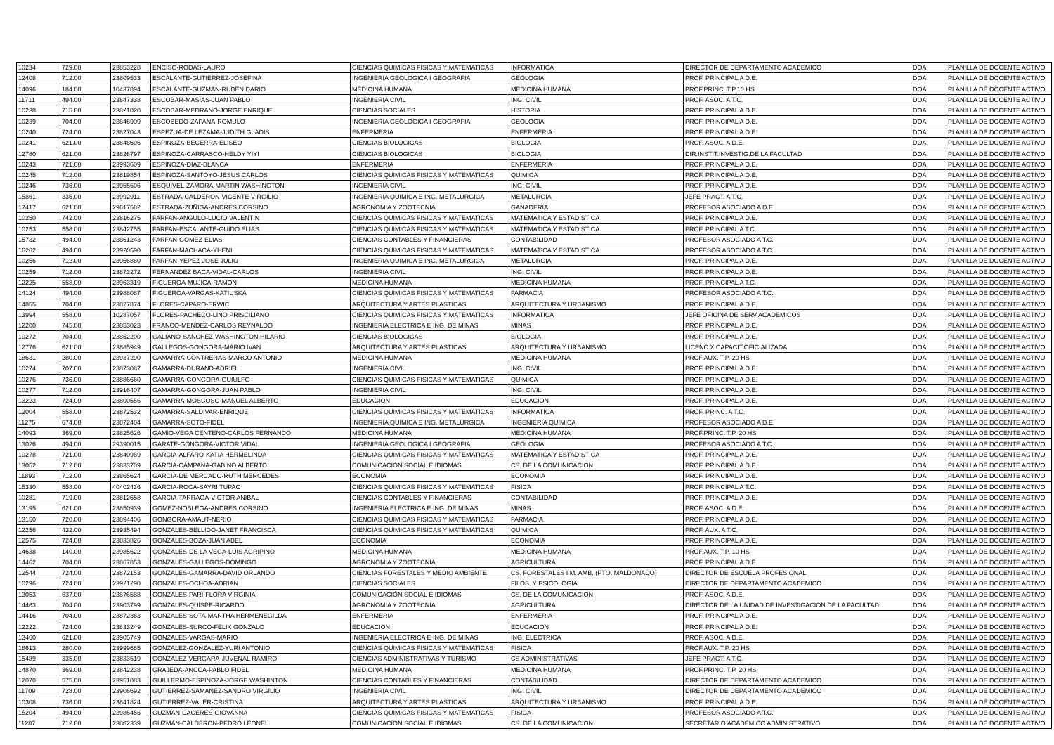| 10234 | 729.00 | 23853228 | ENCISO-RODAS-LAURO | CIENCIAS QUIMICAS FISICAS Y MATEMATICAS | INFORMATICA | DIRECTOR DE DEPARTAMENTO ACADEMICO | DOA | PLANILLA DE DOCENTE ACTIVO |
| 12408 | 712.00 | 23809533 | ESCALANTE-GUTIERREZ-JOSEFINA | INGENIERIA GEOLOGICA I GEOGRAFIA | GEOLOGIA | PROF. PRINCIPAL A D.E. | DOA | PLANILLA DE DOCENTE ACTIVO |
| 14096 | 184.00 | 10437894 | ESCALANTE-GUZMAN-RUBEN DARIO | MEDICINA HUMANA | MEDICINA HUMANA | PROF.PRINC. T.P.10 HS | DOA | PLANILLA DE DOCENTE ACTIVO |
| 11711 | 494.00 | 23847338 | ESCOBAR-MASIAS-JUAN PABLO | INGENIERIA CIVIL | ING. CIVIL | PROF. ASOC. A T.C. | DOA | PLANILLA DE DOCENTE ACTIVO |
| 10238 | 715.00 | 23821020 | ESCOBAR-MEDRANO-JORGE ENRIQUE | CIENCIAS SOCIALES | HISTORIA | PROF. PRINCIPAL A D.E. | DOA | PLANILLA DE DOCENTE ACTIVO |
| 10239 | 704.00 | 23846909 | ESCOBEDO-ZAPANA-ROMULO | INGENIERIA GEOLOGICA I GEOGRAFIA | GEOLOGIA | PROF. PRINCIPAL A D.E. | DOA | PLANILLA DE DOCENTE ACTIVO |
| 10240 | 724.00 | 23827043 | ESPEZUA-DE LEZAMA-JUDITH GLADIS | ENFERMERIA | ENFERMERIA | PROF. PRINCIPAL A D.E. | DOA | PLANILLA DE DOCENTE ACTIVO |
| 10241 | 621.00 | 23848696 | ESPINOZA-BECERRA-ELISEO | CIENCIAS BIOLOGICAS | BIOLOGIA | PROF. ASOC. A D.E. | DOA | PLANILLA DE DOCENTE ACTIVO |
| 12780 | 621.00 | 23826797 | ESPINOZA-CARRASCO-HELDY YIYI | CIENCIAS BIOLOGICAS | BIOLOGIA | DIR.INSTIT.INVESTIG.DE LA FACULTAD | DOA | PLANILLA DE DOCENTE ACTIVO |
| 10243 | 721.00 | 23993609 | ESPINOZA-DIAZ-BLANCA | ENFERMERIA | ENFERMERIA | PROF. PRINCIPAL A D.E. | DOA | PLANILLA DE DOCENTE ACTIVO |
| 10245 | 712.00 | 23819854 | ESPINOZA-SANTOYO-JESUS CARLOS | CIENCIAS QUIMICAS FISICAS Y MATEMATICAS | QUIMICA | PROF. PRINCIPAL A D.E. | DOA | PLANILLA DE DOCENTE ACTIVO |
| 10246 | 736.00 | 23955606 | ESQUIVEL-ZAMORA-MARTIN WASHINGTON | INGENIERIA CIVIL | ING. CIVIL | PROF. PRINCIPAL A D.E. | DOA | PLANILLA DE DOCENTE ACTIVO |
| 15861 | 335.00 | 23992911 | ESTRADA-CALDERON-VICENTE VIRGILIO | INGENIERIA QUIMICA E ING. METALURGICA | METALURGIA | JEFE PRACT. A T.C. | DOA | PLANILLA DE DOCENTE ACTIVO |
| 17417 | 621.00 | 29617582 | ESTRADA-ZUÑIGA-ANDRES CORSINO | AGRONOMIA Y ZOOTECNIA | GANADERIA | PROFESOR ASOCIADO A D.E | DOA | PLANILLA DE DOCENTE ACTIVO |
| 10250 | 742.00 | 23816275 | FARFAN-ANGULO-LUCIO VALENTIN | CIENCIAS QUIMICAS FISICAS Y MATEMATICAS | MATEMATICA Y ESTADISTICA | PROF. PRINCIPAL A D.E. | DOA | PLANILLA DE DOCENTE ACTIVO |
| 10253 | 558.00 | 23842755 | FARFAN-ESCALANTE-GUIDO ELIAS | CIENCIAS QUIMICAS FISICAS Y MATEMATICAS | MATEMATICA Y ESTADISTICA | PROF. PRINCIPAL A T.C. | DOA | PLANILLA DE DOCENTE ACTIVO |
| 15732 | 494.00 | 23861243 | FARFAN-GOMEZ-ELIAS | CIENCIAS CONTABLES Y FINANCIERAS | CONTABILIDAD | PROFESOR ASOCIADO A T.C. | DOA | PLANILLA DE DOCENTE ACTIVO |
| 16262 | 494.00 | 23920590 | FARFAN-MACHACA-YHENI | CIENCIAS QUIMICAS FISICAS Y MATEMATICAS | MATEMATICA Y ESTADISTICA | PROFESOR ASOCIADO A T.C. | DOA | PLANILLA DE DOCENTE ACTIVO |
| 10256 | 712.00 | 23956880 | FARFAN-YEPEZ-JOSE JULIO | INGENIERIA QUIMICA E ING. METALURGICA | METALURGIA | PROF. PRINCIPAL A D.E. | DOA | PLANILLA DE DOCENTE ACTIVO |
| 10259 | 712.00 | 23873272 | FERNANDEZ BACA-VIDAL-CARLOS | INGENIERIA CIVIL | ING. CIVIL | PROF. PRINCIPAL A D.E. | DOA | PLANILLA DE DOCENTE ACTIVO |
| 12225 | 558.00 | 23963319 | FIGUEROA-MUJICA-RAMON | MEDICINA HUMANA | MEDICINA HUMANA | PROF. PRINCIPAL A T.C. | DOA | PLANILLA DE DOCENTE ACTIVO |
| 14124 | 494.00 | 23988087 | FIGUEROA-VARGAS-KATIUSKA | CIENCIAS QUIMICAS FISICAS Y MATEMATICAS | FARMACIA | PROFESOR ASOCIADO A T.C. | DOA | PLANILLA DE DOCENTE ACTIVO |
| 14855 | 704.00 | 23827874 | FLORES-CAPARO-ERWIC | ARQUITECTURA Y ARTES PLASTICAS | ARQUITECTURA Y URBANISMO | PROF. PRINCIPAL A D.E. | DOA | PLANILLA DE DOCENTE ACTIVO |
| 13994 | 558.00 | 10287057 | FLORES-PACHECO-LINO PRISCILIANO | CIENCIAS QUIMICAS FISICAS Y MATEMATICAS | INFORMATICA | JEFE OFICINA DE SERV.ACADEMICOS | DOA | PLANILLA DE DOCENTE ACTIVO |
| 12200 | 745.00 | 23853023 | FRANCO-MENDEZ-CARLOS REYNALDO | INGENIERIA ELECTRICA E ING. DE MINAS | MINAS | PROF. PRINCIPAL A D.E. | DOA | PLANILLA DE DOCENTE ACTIVO |
| 10272 | 704.00 | 23852200 | GALIANO-SANCHEZ-WASHINGTON HILARIO | CIENCIAS BIOLOGICAS | BIOLOGIA | PROF. PRINCIPAL A D.E. | DOA | PLANILLA DE DOCENTE ACTIVO |
| 12776 | 621.00 | 23885949 | GALLEGOS-GONGORA-MARIO IVAN | ARQUITECTURA Y ARTES PLASTICAS | ARQUITECTURA Y URBANISMO | LICENC.X CAPACIT.OFICIALIZADA | DOA | PLANILLA DE DOCENTE ACTIVO |
| 18631 | 280.00 | 23937290 | GAMARRA-CONTRERAS-MARCO ANTONIO | MEDICINA HUMANA | MEDICINA HUMANA | PROF.AUX. T.P. 20 HS | DOA | PLANILLA DE DOCENTE ACTIVO |
| 10274 | 707.00 | 23873087 | GAMARRA-DURAND-ADRIEL | INGENIERIA CIVIL | ING. CIVIL | PROF. PRINCIPAL A D.E. | DOA | PLANILLA DE DOCENTE ACTIVO |
| 10276 | 736.00 | 23886660 | GAMARRA-GONGORA-GUIULFO | CIENCIAS QUIMICAS FISICAS Y MATEMATICAS | QUIMICA | PROF. PRINCIPAL A D.E. | DOA | PLANILLA DE DOCENTE ACTIVO |
| 10277 | 712.00 | 23916407 | GAMARRA-GONGORA-JUAN PABLO | INGENIERIA CIVIL | ING. CIVIL | PROF. PRINCIPAL A D.E. | DOA | PLANILLA DE DOCENTE ACTIVO |
| 13223 | 724.00 | 23800556 | GAMARRA-MOSCOSO-MANUEL ALBERTO | EDUCACION | EDUCACION | PROF. PRINCIPAL A D.E. | DOA | PLANILLA DE DOCENTE ACTIVO |
| 12004 | 558.00 | 23872532 | GAMARRA-SALDIVAR-ENRIQUE | CIENCIAS QUIMICAS FISICAS Y MATEMATICAS | INFORMATICA | PROF. PRINC. A T.C. | DOA | PLANILLA DE DOCENTE ACTIVO |
| 11275 | 674.00 | 23872404 | GAMARRA-SOTO-FIDEL | INGENIERIA QUIMICA E ING. METALURGICA | INGENIERIA QUIMICA | PROFESOR ASOCIADO A D.E | DOA | PLANILLA DE DOCENTE ACTIVO |
| 14093 | 369.00 | 23825626 | GAMIO-VEGA CENTENO-CARLOS FERNANDO | MEDICINA HUMANA | MEDICINA HUMANA | PROF.PRINC. T.P. 20 HS | DOA | PLANILLA DE DOCENTE ACTIVO |
| 13026 | 494.00 | 29390015 | GARATE-GONGORA-VICTOR VIDAL | INGENIERIA GEOLOGICA I GEOGRAFIA | GEOLOGIA | PROFESOR ASOCIADO A T.C. | DOA | PLANILLA DE DOCENTE ACTIVO |
| 10278 | 721.00 | 23840989 | GARCIA-ALFARO-KATIA HERMELINDA | CIENCIAS QUIMICAS FISICAS Y MATEMATICAS | MATEMATICA Y ESTADISTICA | PROF. PRINCIPAL A D.E. | DOA | PLANILLA DE DOCENTE ACTIVO |
| 13052 | 712.00 | 23833709 | GARCIA-CAMPANA-GABINO ALBERTO | COMUNICACIÓN SOCIAL E IDIOMAS | CS. DE LA COMUNICACION | PROF. PRINCIPAL A D.E. | DOA | PLANILLA DE DOCENTE ACTIVO |
| 11893 | 712.00 | 23865624 | GARCIA-DE MERCADO-RUTH MERCEDES | ECONOMIA | ECONOMIA | PROF. PRINCIPAL A D.E. | DOA | PLANILLA DE DOCENTE ACTIVO |
| 15330 | 558.00 | 40402436 | GARCIA-ROCA-SAYRI TUPAC | CIENCIAS QUIMICAS FISICAS Y MATEMATICAS | FISICA | PROF. PRINCIPAL A T.C. | DOA | PLANILLA DE DOCENTE ACTIVO |
| 10281 | 719.00 | 23812658 | GARCIA-TARRAGA-VICTOR ANIBAL | CIENCIAS CONTABLES Y FINANCIERAS | CONTABILIDAD | PROF. PRINCIPAL A D.E. | DOA | PLANILLA DE DOCENTE ACTIVO |
| 13195 | 621.00 | 23850939 | GOMEZ-NOBLEGA-ANDRES CORSINO | INGENIERIA ELECTRICA E ING. DE MINAS | MINAS | PROF. ASOC. A D.E. | DOA | PLANILLA DE DOCENTE ACTIVO |
| 13150 | 720.00 | 23894406 | GONGORA-AMAUT-NERIO | CIENCIAS QUIMICAS FISICAS Y MATEMATICAS | FARMACIA | PROF. PRINCIPAL A D.E. | DOA | PLANILLA DE DOCENTE ACTIVO |
| 12256 | 432.00 | 23935494 | GONZALES-BELLIDO-JANET FRANCISCA | CIENCIAS QUIMICAS FISICAS Y MATEMATICAS | QUIMICA | PROF. AUX. A T.C. | DOA | PLANILLA DE DOCENTE ACTIVO |
| 12575 | 724.00 | 23833826 | GONZALES-BOZA-JUAN ABEL | ECONOMIA | ECONOMIA | PROF. PRINCIPAL A D.E. | DOA | PLANILLA DE DOCENTE ACTIVO |
| 14638 | 140.00 | 23985622 | GONZALES-DE LA VEGA-LUIS AGRIPINO | MEDICINA HUMANA | MEDICINA HUMANA | PROF.AUX. T.P. 10 HS | DOA | PLANILLA DE DOCENTE ACTIVO |
| 14462 | 704.00 | 23867853 | GONZALES-GALLEGOS-DOMINGO | AGRONOMIA Y ZOOTECNIA | AGRICULTURA | PROF. PRINCIPAL A D.E. | DOA | PLANILLA DE DOCENTE ACTIVO |
| 12544 | 724.00 | 23872153 | GONZALES-GAMARRA-DAVID ORLANDO | CIENCIAS FORESTALES Y MEDIO AMBIENTE | CS. FORESTALES I M. AMB. (PTO. MALDONADO) | DIRECTOR DE ESCUELA PROFESIONAL | DOA | PLANILLA DE DOCENTE ACTIVO |
| 10296 | 724.00 | 23921290 | GONZALES-OCHOA-ADRIAN | CIENCIAS SOCIALES | FILOS. Y PSICOLOGIA | DIRECTOR DE DEPARTAMENTO ACADEMICO | DOA | PLANILLA DE DOCENTE ACTIVO |
| 13053 | 637.00 | 23876588 | GONZALES-PARI-FLORA VIRGINIA | COMUNICACIÓN SOCIAL E IDIOMAS | CS. DE LA COMUNICACION | PROF. ASOC. A D.E. | DOA | PLANILLA DE DOCENTE ACTIVO |
| 14463 | 704.00 | 23903799 | GONZALES-QUISPE-RICARDO | AGRONOMIA Y ZOOTECNIA | AGRICULTURA | DIRECTOR DE LA UNIDAD DE INVESTIGACION DE LA FACULTAD | DOA | PLANILLA DE DOCENTE ACTIVO |
| 14416 | 704.00 | 23872363 | GONZALES-SOTA-MARTHA HERMENEGILDA | ENFERMERIA | ENFERMERIA | PROF. PRINCIPAL A D.E. | DOA | PLANILLA DE DOCENTE ACTIVO |
| 12222 | 724.00 | 23833249 | GONZALES-SURCO-FELIX GONZALO | EDUCACION | EDUCACION | PROF. PRINCIPAL A D.E. | DOA | PLANILLA DE DOCENTE ACTIVO |
| 13460 | 621.00 | 23905749 | GONZALES-VARGAS-MARIO | INGENIERIA ELECTRICA E ING. DE MINAS | ING. ELECTRICA | PROF. ASOC. A D.E. | DOA | PLANILLA DE DOCENTE ACTIVO |
| 18613 | 280.00 | 23999685 | GONZALEZ-GONZALEZ-YURI ANTONIO | CIENCIAS QUIMICAS FISICAS Y MATEMATICAS | FISICA | PROF.AUX. T.P. 20 HS | DOA | PLANILLA DE DOCENTE ACTIVO |
| 15489 | 335.00 | 23833619 | GONZALEZ-VERGARA-JUVENAL RAMIRO | CIENCIAS ADMINISTRATIVAS Y TURISMO | CS ADMINISTRATIVAS | JEFE PRACT. A T.C. | DOA | PLANILLA DE DOCENTE ACTIVO |
| 14870 | 369.00 | 23842238 | GRAJEDA-ANCCA-PABLO FIDEL | MEDICINA HUMANA | MEDICINA HUMANA | PROF.PRINC. T.P. 20 HS | DOA | PLANILLA DE DOCENTE ACTIVO |
| 12070 | 575.00 | 23951083 | GUILLERMO-ESPINOZA-JORGE WASHINTON | CIENCIAS CONTABLES Y FINANCIERAS | CONTABILIDAD | DIRECTOR DE DEPARTAMENTO ACADEMICO | DOA | PLANILLA DE DOCENTE ACTIVO |
| 11709 | 728.00 | 23906692 | GUTIERREZ-SAMANEZ-SANDRO VIRGILIO | INGENIERIA CIVIL | ING. CIVIL | DIRECTOR DE DEPARTAMENTO ACADEMICO | DOA | PLANILLA DE DOCENTE ACTIVO |
| 10308 | 736.00 | 23841824 | GUTIERREZ-VALER-CRISTINA | ARQUITECTURA Y ARTES PLASTICAS | ARQUITECTURA Y URBANISMO | PROF. PRINCIPAL A D.E. | DOA | PLANILLA DE DOCENTE ACTIVO |
| 15204 | 494.00 | 23986456 | GUZMAN-CACERES-GIOVANNA | CIENCIAS QUIMICAS FISICAS Y MATEMATICAS | FISICA | PROFESOR ASOCIADO A T.C. | DOA | PLANILLA DE DOCENTE ACTIVO |
| 11287 | 712.00 | 23882339 | GUZMAN-CALDERON-PEDRO LEONEL | COMUNICACIÓN SOCIAL E IDIOMAS | CS. DE LA COMUNICACION | SECRETARIO ACADEMICO ADMINISTRATIVO | DOA | PLANILLA DE DOCENTE ACTIVO |